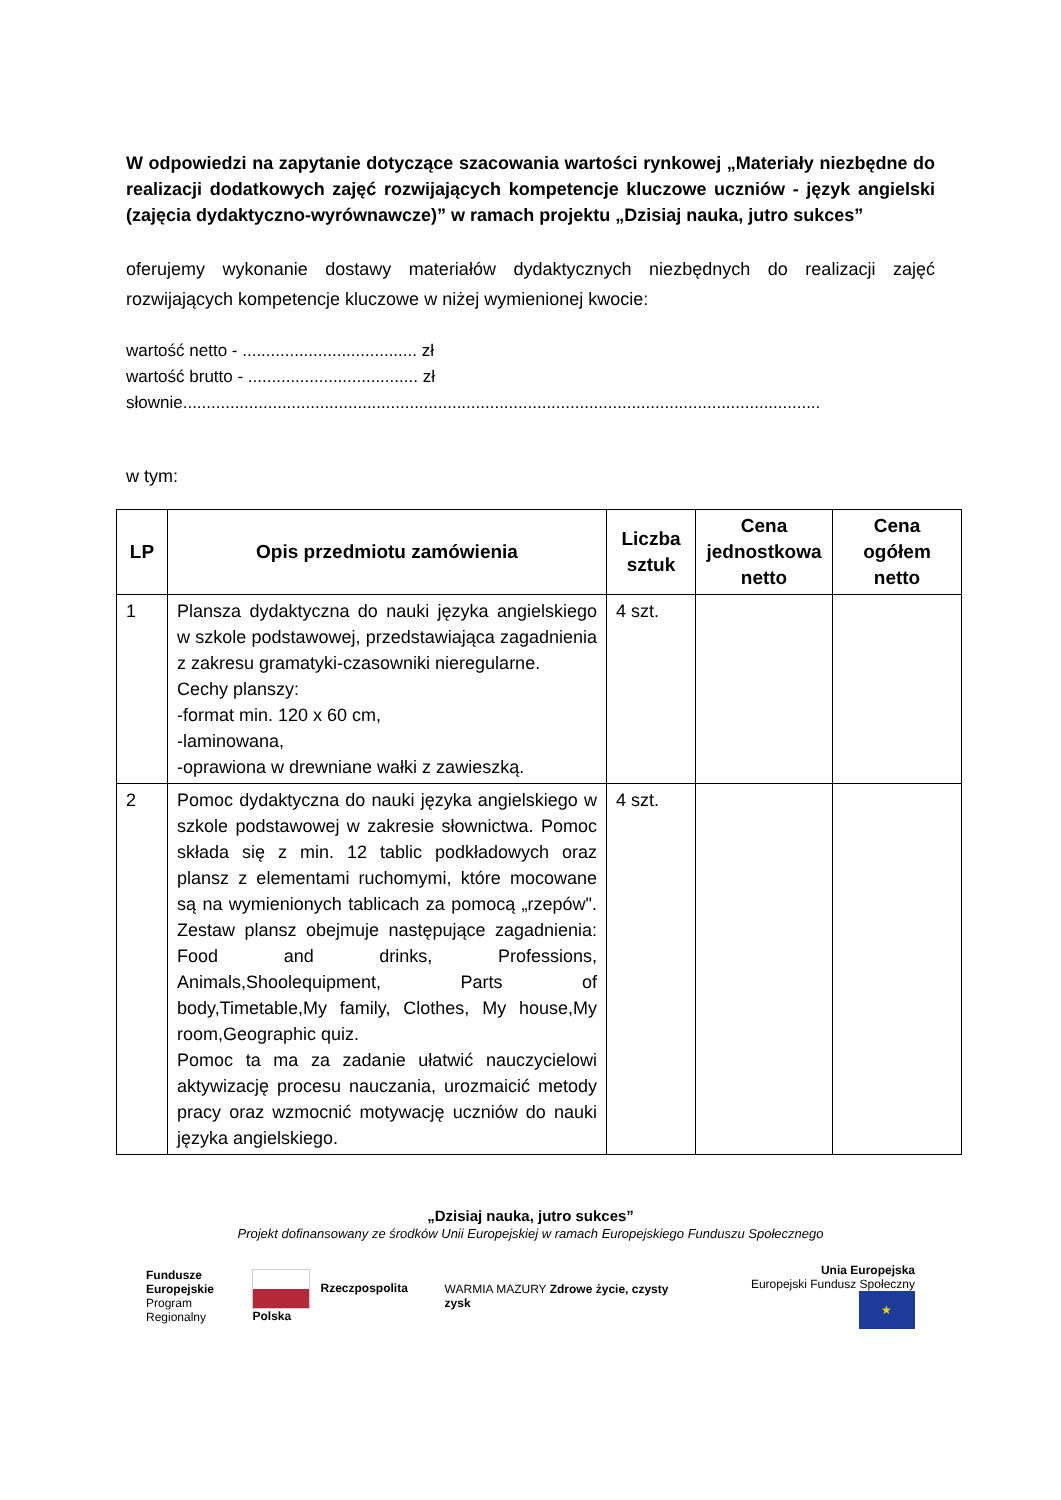W odpowiedzi na zapytanie dotyczące szacowania wartości rynkowej „Materiały niezbędne do realizacji dodatkowych zajęć rozwijających kompetencje kluczowe uczniów - język angielski (zajęcia dydaktyczno-wyrównawcze)” w ramach projektu „Dzisiaj nauka, jutro sukces”
oferujemy wykonanie dostawy materiałów dydaktycznych niezbędnych do realizacji zajęć rozwijających kompetencje kluczowe w niżej wymienionej kwocie:
wartość netto - ..................................... zł
wartość brutto - .................................... zł
słownie.......................................................................................................................................
w tym:
| LP | Opis przedmiotu zamówienia | Liczba sztuk | Cena jednostkowa netto | Cena ogółem netto |
| --- | --- | --- | --- | --- |
| 1 | Plansza dydaktyczna do nauki języka angielskiego w szkole podstawowej, przedstawiająca zagadnienia z zakresu gramatyki-czasowniki nieregularne. Cechy planszy: -format min. 120 x 60 cm, -laminowana, -oprawiona w drewniane wałki z zawieszką. | 4 szt. | | |
| 2 | Pomoc dydaktyczna do nauki języka angielskiego w szkole podstawowej w zakresie słownictwa. Pomoc składa się z min. 12 tablic podkładowych oraz plansz z elementami ruchomymi, które mocowane są na wymienionych tablicach za pomocą „rzepów". Zestaw plansz obejmuje następujące zagadnienia: Food and drinks, Professions, Animals,Shoolequipment, Parts of body,Timetable,My family, Clothes, My house,My room,Geographic quiz. Pomoc ta ma za zadanie ułatwić nauczycielowi aktywizację procesu nauczania, urozmaicić metody pracy oraz wzmocnić motywację uczniów do nauki języka angielskiego. | 4 szt. | | |
„Dzisiaj nauka, jutro sukces”
Projekt dofinansowany ze środków Unii Europejskiej w ramach Europejskiego Funduszu Społecznego
Fundusze
Europejskie
Program Regionalny
Rzeczpospolita Polska
WARMIA MAZURY Zdrowe życie, czysty zysk
Unia Europejska
Europejski Fundusz Społeczny ★